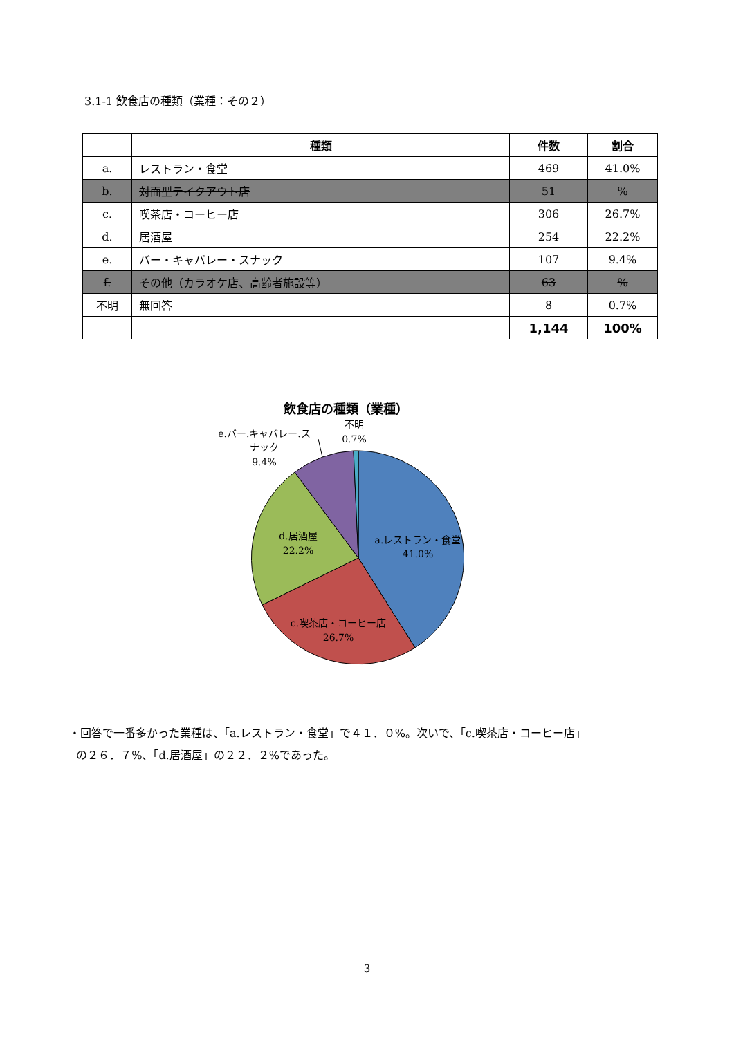3.1-1 飲食店の種類（業種：その２）
| | 種類 | 件数 | 割合 |
| --- | --- | --- | --- |
| a. | レストラン・食堂 | 469 | 41.0% |
| b. | 対面型テイクアウト店 | 51 | % |
| c. | 喫茶店・コーヒー店 | 306 | 26.7% |
| d. | 居酒屋 | 254 | 22.2% |
| e. | バー・キャバレー・スナック | 107 | 9.4% |
| f. | その他（カラオケ店、高齢者施設等） | 63 | % |
| 不明 | 無回答 | 8 | 0.7% |
| | | 1,144 | 100% |
飲食店の種類（業種）
a.レストラン・食堂
41.0%
c.喫茶店・コーヒー店
26.7%
d.居酒屋
22.2%
e.バー.キャバレー.ス
ナック
9.4%
不明
0.7%
・回答で一番多かった業種は、「a.レストラン・食堂」で４１．０%。次いで、「c.喫茶店・コーヒー店」
の２６．７%、「d.居酒屋」の２２．２%であった。
3